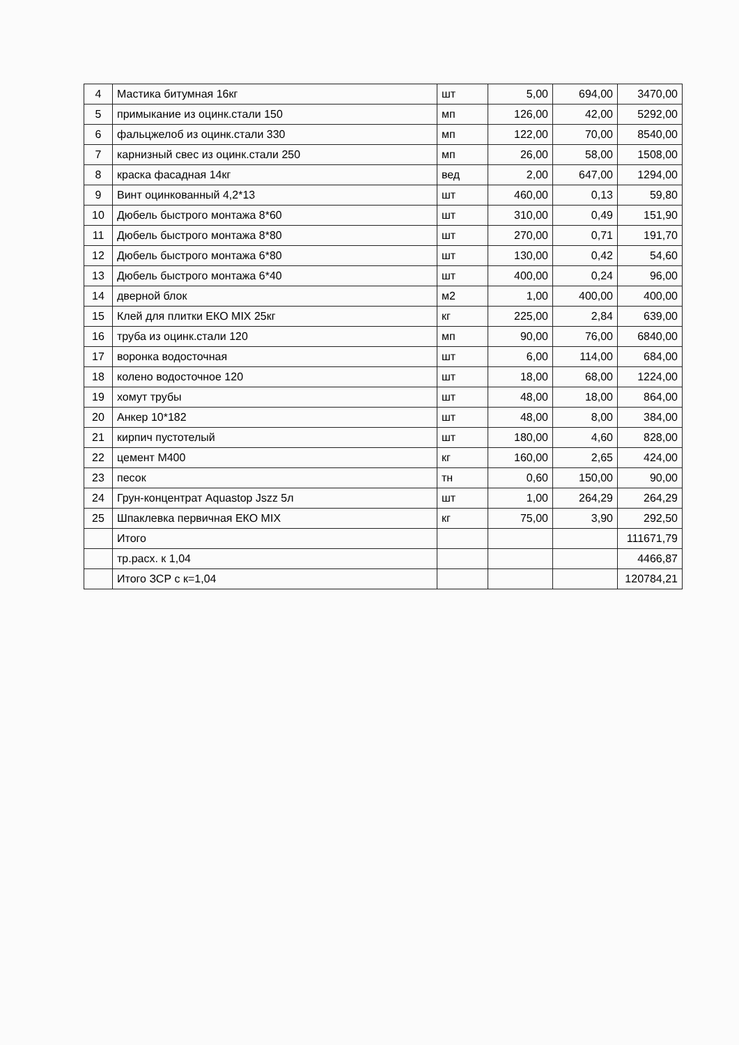| 4 | Мастика битумная 16кг | шт | 5,00 | 694,00 | 3470,00 |
| 5 | примыкание из оцинк.стали 150 | мп | 126,00 | 42,00 | 5292,00 |
| 6 | фальцжелоб из оцинк.стали 330 | мп | 122,00 | 70,00 | 8540,00 |
| 7 | карнизный свес из оцинк.стали 250 | мп | 26,00 | 58,00 | 1508,00 |
| 8 | краска фасадная 14кг | вед | 2,00 | 647,00 | 1294,00 |
| 9 | Винт оцинкованный 4,2*13 | шт | 460,00 | 0,13 | 59,80 |
| 10 | Дюбель быстрого монтажа 8*60 | шт | 310,00 | 0,49 | 151,90 |
| 11 | Дюбель быстрого монтажа 8*80 | шт | 270,00 | 0,71 | 191,70 |
| 12 | Дюбель быстрого монтажа 6*80 | шт | 130,00 | 0,42 | 54,60 |
| 13 | Дюбель быстрого монтажа 6*40 | шт | 400,00 | 0,24 | 96,00 |
| 14 | дверной блок | м2 | 1,00 | 400,00 | 400,00 |
| 15 | Клей для плитки ЕКО MIX 25кг | кг | 225,00 | 2,84 | 639,00 |
| 16 | труба из оцинк.стали 120 | мп | 90,00 | 76,00 | 6840,00 |
| 17 | воронка водосточная | шт | 6,00 | 114,00 | 684,00 |
| 18 | колено водосточное 120 | шт | 18,00 | 68,00 | 1224,00 |
| 19 | хомут трубы | шт | 48,00 | 18,00 | 864,00 |
| 20 | Анкер 10*182 | шт | 48,00 | 8,00 | 384,00 |
| 21 | кирпич пустотелый | шт | 180,00 | 4,60 | 828,00 |
| 22 | цемент М400 | кг | 160,00 | 2,65 | 424,00 |
| 23 | песок | тн | 0,60 | 150,00 | 90,00 |
| 24 | Грун-концентрат Aquastop Jszz 5л | шт | 1,00 | 264,29 | 264,29 |
| 25 | Шпаклевка первичная ЕКО MIX | кг | 75,00 | 3,90 | 292,50 |
| | Итого | | | | 111671,79 |
| | тр.расх. к 1,04 | | | | 4466,87 |
| | Итого ЗСР с к=1,04 | | | | 120784,21 |